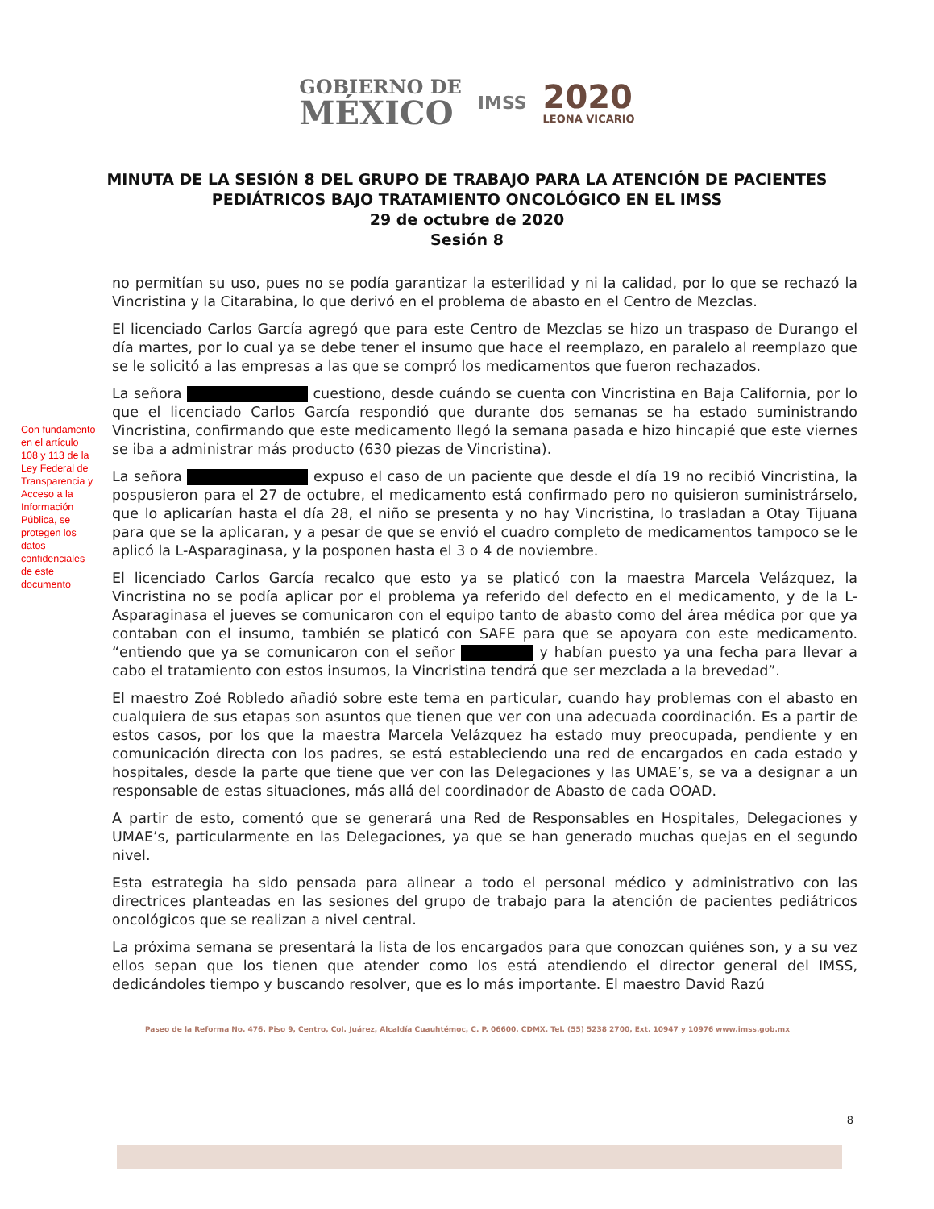GOBIERNO DE
MÉXICO
IMSS
2020
LEONA VICARIO
MINUTA DE LA SESIÓN 8 DEL GRUPO DE TRABAJO PARA LA ATENCIÓN DE PACIENTES
PEDIÁTRICOS BAJO TRATAMIENTO ONCOLÓGICO EN EL IMSS
29 de octubre de 2020
Sesión 8
Con fundamento en el artículo 108 y 113 de la Ley Federal de Transparencia y Acceso a la Información Pública, se protegen los datos confidenciales de este documento
no permitían su uso, pues no se podía garantizar la esterilidad y ni la calidad, por lo que se rechazó la Vincristina y la Citarabina, lo que derivó en el problema de abasto en el Centro de Mezclas.
El licenciado Carlos García agregó que para este Centro de Mezclas se hizo un traspaso de Durango el día martes, por lo cual ya se debe tener el insumo que hace el reemplazo, en paralelo al reemplazo que se le solicitó a las empresas a las que se compró los medicamentos que fueron rechazados.
La señora cuestiono, desde cuándo se cuenta con Vincristina en Baja California, por lo que el licenciado Carlos García respondió que durante dos semanas se ha estado suministrando Vincristina, confirmando que este medicamento llegó la semana pasada e hizo hincapié que este viernes se iba a administrar más producto (630 piezas de Vincristina).
La señora expuso el caso de un paciente que desde el día 19 no recibió Vincristina, la pospusieron para el 27 de octubre, el medicamento está confirmado pero no quisieron suministrárselo, que lo aplicarían hasta el día 28, el niño se presenta y no hay Vincristina, lo trasladan a Otay Tijuana para que se la aplicaran, y a pesar de que se envió el cuadro completo de medicamentos tampoco se le aplicó la L-Asparaginasa, y la posponen hasta el 3 o 4 de noviembre.
El licenciado Carlos García recalco que esto ya se platicó con la maestra Marcela Velázquez, la Vincristina no se podía aplicar por el problema ya referido del defecto en el medicamento, y de la L-Asparaginasa el jueves se comunicaron con el equipo tanto de abasto como del área médica por que ya contaban con el insumo, también se platicó con SAFE para que se apoyara con este medicamento. “entiendo que ya se comunicaron con el señor y habían puesto ya una fecha para llevar a cabo el tratamiento con estos insumos, la Vincristina tendrá que ser mezclada a la brevedad”.
El maestro Zoé Robledo añadió sobre este tema en particular, cuando hay problemas con el abasto en cualquiera de sus etapas son asuntos que tienen que ver con una adecuada coordinación. Es a partir de estos casos, por los que la maestra Marcela Velázquez ha estado muy preocupada, pendiente y en comunicación directa con los padres, se está estableciendo una red de encargados en cada estado y hospitales, desde la parte que tiene que ver con las Delegaciones y las UMAE’s, se va a designar a un responsable de estas situaciones, más allá del coordinador de Abasto de cada OOAD.
A partir de esto, comentó que se generará una Red de Responsables en Hospitales, Delegaciones y UMAE’s, particularmente en las Delegaciones, ya que se han generado muchas quejas en el segundo nivel.
Esta estrategia ha sido pensada para alinear a todo el personal médico y administrativo con las directrices planteadas en las sesiones del grupo de trabajo para la atención de pacientes pediátricos oncológicos que se realizan a nivel central.
La próxima semana se presentará la lista de los encargados para que conozcan quiénes son, y a su vez ellos sepan que los tienen que atender como los está atendiendo el director general del IMSS, dedicándoles tiempo y buscando resolver, que es lo más importante. El maestro David Razú
Paseo de la Reforma No. 476, Piso 9, Centro, Col. Juárez, Alcaldía Cuauhtémoc, C. P. 06600. CDMX. Tel. (55) 5238 2700, Ext. 10947 y 10976 www.imss.gob.mx
8